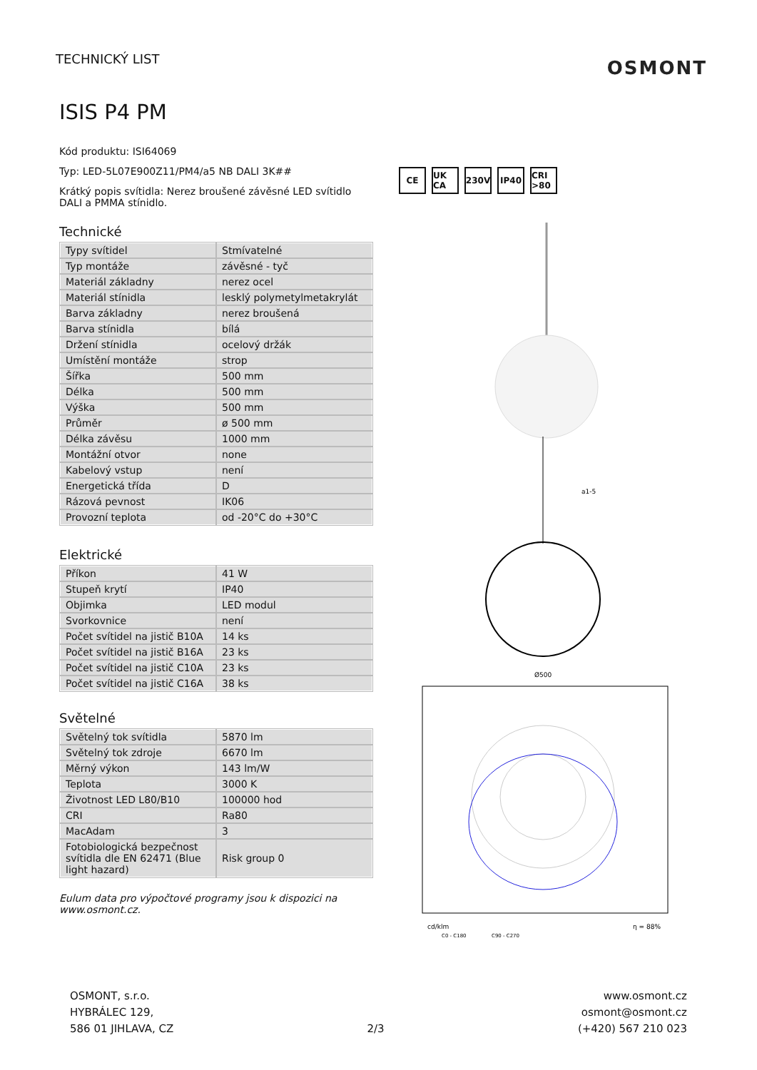TECHNICKÝ LIST
OSMONT
ISIS P4 PM
Kód produktu: ISI64069
Typ: LED-5L07E900Z11/PM4/a5 NB DALI 3K##
Krátký popis svítidla: Nerez broušené závěsné LED svítidlo DALI a PMMA stínidlo.
Technické
| Typy svítidel | Stmívatelné |
| Typ montáže | závěsné - tyč |
| Materiál základny | nerez ocel |
| Materiál stínidla | lesklý polymetylmetakrylát |
| Barva základny | nerez broušená |
| Barva stínidla | bílá |
| Držení stínidla | ocelový držák |
| Umístění montáže | strop |
| Šířka | 500 mm |
| Délka | 500 mm |
| Výška | 500 mm |
| Průměr | ø 500 mm |
| Délka závěsu | 1000 mm |
| Montážní otvor | none |
| Kabelový vstup | není |
| Energetická třída | D |
| Rázová pevnost | IK06 |
| Provozní teplota | od -20°C do +30°C |
Elektrické
| Příkon | 41 W |
| Stupeň krytí | IP40 |
| Objimka | LED modul |
| Svorkovnice | není |
| Počet svítidel na jistič B10A | 14 ks |
| Počet svítidel na jistič B16A | 23 ks |
| Počet svítidel na jistič C10A | 23 ks |
| Počet svítidel na jistič C16A | 38 ks |
Světelné
| Světelný tok svítidla | 5870 lm |
| Světelný tok zdroje | 6670 lm |
| Měrný výkon | 143 lm/W |
| Teplota | 3000 K |
| Životnost LED L80/B10 | 100000 hod |
| CRI | Ra80 |
| MacAdam | 3 |
| Fotobiologická bezpečnost svítidla dle EN 62471 (Blue light hazard) | Risk group 0 |
Eulum data pro výpočtové programy jsou k dispozici na www.osmont.cz.
CE UK CA 230V IP40 CRI >80
a1-5
Ø500
cd/klm
η = 88%
C0 - C180
C90 - C270
OSMONT, s.r.o.
HYBRÁLEC 129,
586 01 JIHLAVA, CZ
2/3
www.osmont.cz
osmont@osmont.cz
(+420) 567 210 023